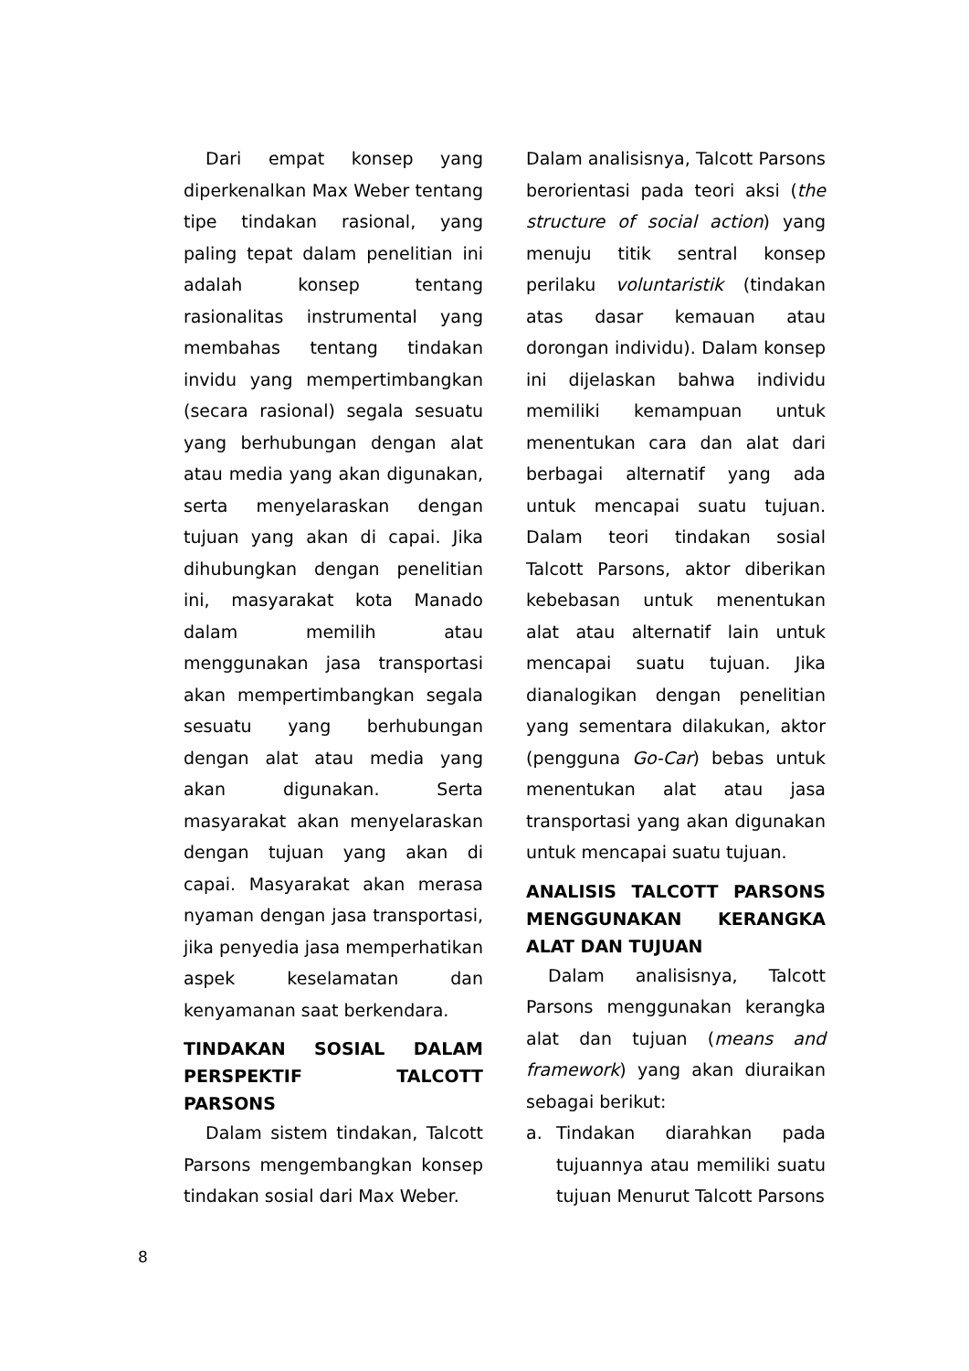Dari empat konsep yang diperkenalkan Max Weber tentang tipe tindakan rasional, yang paling tepat dalam penelitian ini adalah konsep tentang rasionalitas instrumental yang membahas tentang tindakan invidu yang mempertimbangkan (secara rasional) segala sesuatu yang berhubungan dengan alat atau media yang akan digunakan, serta menyelaraskan dengan tujuan yang akan di capai. Jika dihubungkan dengan penelitian ini, masyarakat kota Manado dalam memilih atau menggunakan jasa transportasi akan mempertimbangkan segala sesuatu yang berhubungan dengan alat atau media yang akan digunakan. Serta masyarakat akan menyelaraskan dengan tujuan yang akan di capai. Masyarakat akan merasa nyaman dengan jasa transportasi, jika penyedia jasa memperhatikan aspek keselamatan dan kenyamanan saat berkendara.
TINDAKAN SOSIAL DALAM PERSPEKTIF TALCOTT PARSONS
Dalam sistem tindakan, Talcott Parsons mengembangkan konsep tindakan sosial dari Max Weber.
Dalam analisisnya, Talcott Parsons berorientasi pada teori aksi (the structure of social action) yang menuju titik sentral konsep perilaku voluntaristik (tindakan atas dasar kemauan atau dorongan individu). Dalam konsep ini dijelaskan bahwa individu memiliki kemampuan untuk menentukan cara dan alat dari berbagai alternatif yang ada untuk mencapai suatu tujuan. Dalam teori tindakan sosial Talcott Parsons, aktor diberikan kebebasan untuk menentukan alat atau alternatif lain untuk mencapai suatu tujuan. Jika dianalogikan dengan penelitian yang sementara dilakukan, aktor (pengguna Go-Car) bebas untuk menentukan alat atau jasa transportasi yang akan digunakan untuk mencapai suatu tujuan.
ANALISIS TALCOTT PARSONS MENGGUNAKAN KERANGKA ALAT DAN TUJUAN
Dalam analisisnya, Talcott Parsons menggunakan kerangka alat dan tujuan (means and framework) yang akan diuraikan sebagai berikut:
a. Tindakan diarahkan pada tujuannya atau memiliki suatu tujuan Menurut Talcott Parsons
8